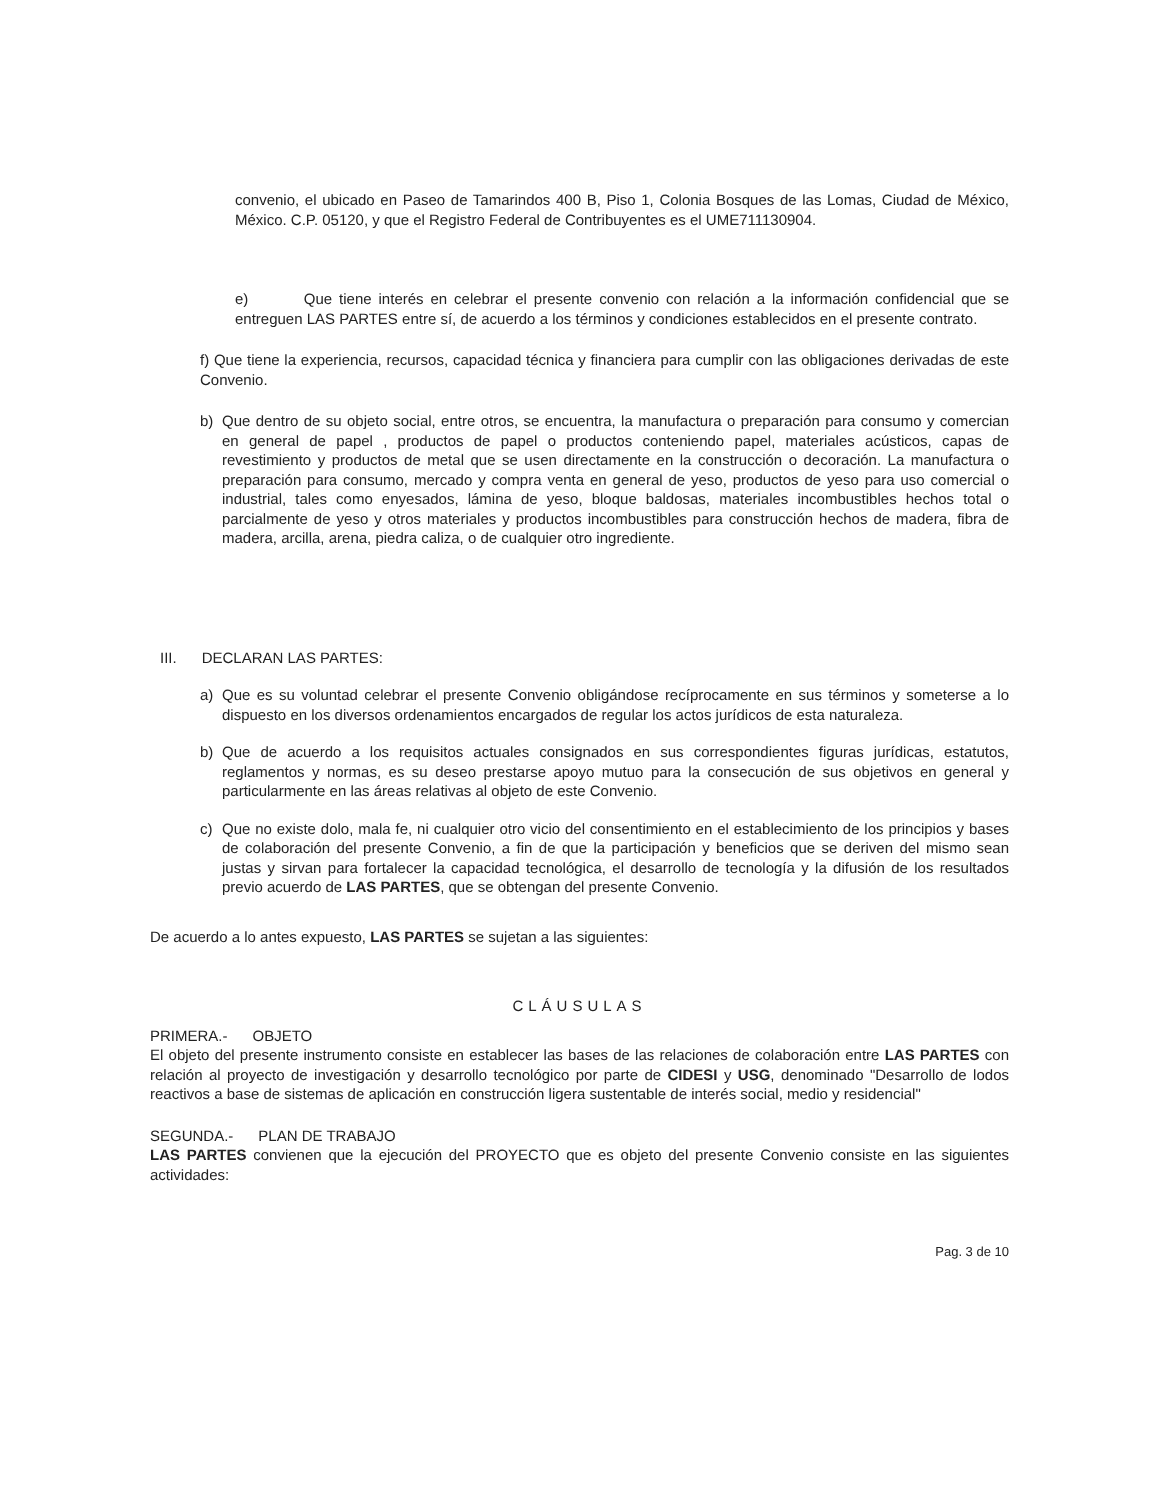convenio, el ubicado en Paseo de Tamarindos 400 B, Piso 1, Colonia Bosques de las Lomas, Ciudad de México, México. C.P. 05120, y que el Registro Federal de Contribuyentes es el UME711130904.
e) Que tiene interés en celebrar el presente convenio con relación a la información confidencial que se entreguen LAS PARTES entre sí, de acuerdo a los términos y condiciones establecidos en el presente contrato.
f) Que tiene la experiencia, recursos, capacidad técnica y financiera para cumplir con las obligaciones derivadas de este Convenio.
b) Que dentro de su objeto social, entre otros, se encuentra, la manufactura o preparación para consumo y comercian en general de papel , productos de papel o productos conteniendo papel, materiales acústicos, capas de revestimiento y productos de metal que se usen directamente en la construcción o decoración. La manufactura o preparación para consumo, mercado y compra venta en general de yeso, productos de yeso para uso comercial o industrial, tales como enyesados, lámina de yeso, bloque baldosas, materiales incombustibles hechos total o parcialmente de yeso y otros materiales y productos incombustibles para construcción hechos de madera, fibra de madera, arcilla, arena, piedra caliza, o de cualquier otro ingrediente.
III. DECLARAN LAS PARTES:
a) Que es su voluntad celebrar el presente Convenio obligándose recíprocamente en sus términos y someterse a lo dispuesto en los diversos ordenamientos encargados de regular los actos jurídicos de esta naturaleza.
b) Que de acuerdo a los requisitos actuales consignados en sus correspondientes figuras jurídicas, estatutos, reglamentos y normas, es su deseo prestarse apoyo mutuo para la consecución de sus objetivos en general y particularmente en las áreas relativas al objeto de este Convenio.
c) Que no existe dolo, mala fe, ni cualquier otro vicio del consentimiento en el establecimiento de los principios y bases de colaboración del presente Convenio, a fin de que la participación y beneficios que se deriven del mismo sean justas y sirvan para fortalecer la capacidad tecnológica, el desarrollo de tecnología y la difusión de los resultados previo acuerdo de LAS PARTES, que se obtengan del presente Convenio.
De acuerdo a lo antes expuesto, LAS PARTES se sujetan a las siguientes:
CLÁUSULAS
PRIMERA.- OBJETO
El objeto del presente instrumento consiste en establecer las bases de las relaciones de colaboración entre LAS PARTES con relación al proyecto de investigación y desarrollo tecnológico por parte de CIDESI y USG, denominado "Desarrollo de lodos reactivos a base de sistemas de aplicación en construcción ligera sustentable de interés social, medio y residencial"
SEGUNDA.- PLAN DE TRABAJO
LAS PARTES convienen que la ejecución del PROYECTO que es objeto del presente Convenio consiste en las siguientes actividades:
Pag. 3 de 10